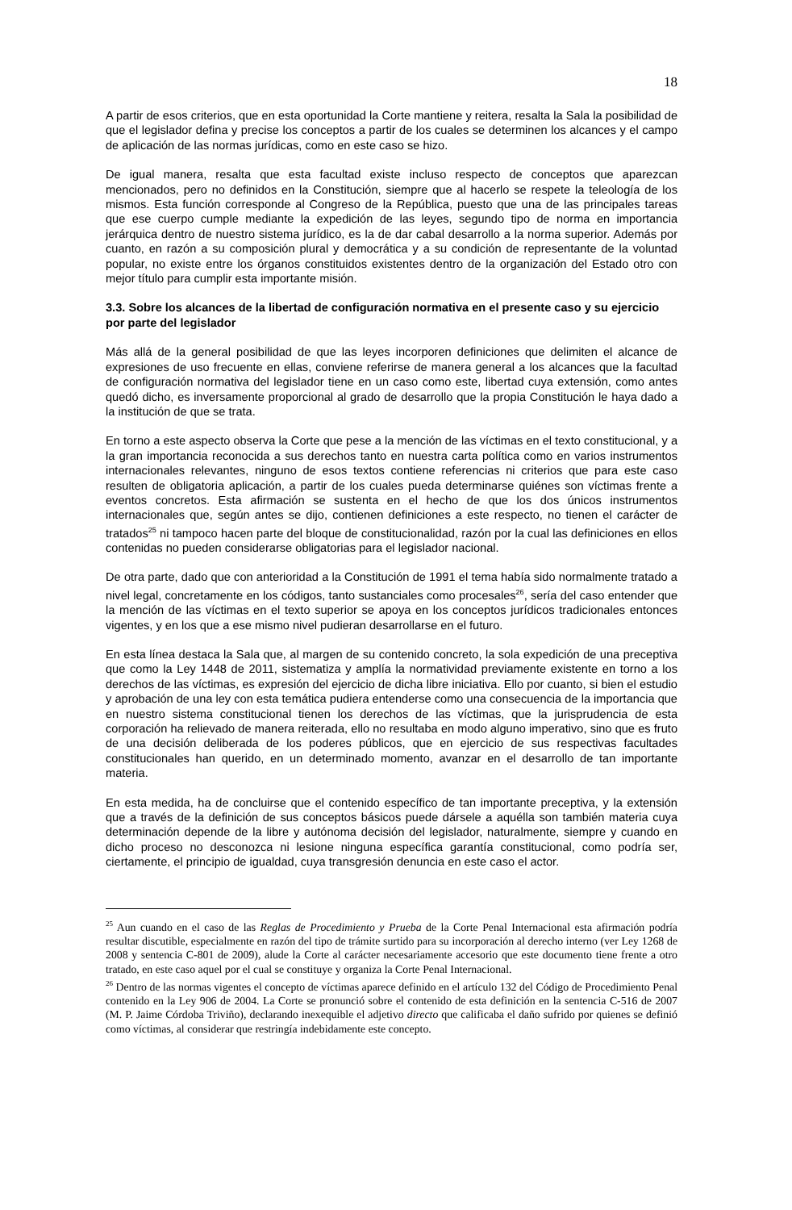18
A partir de esos criterios, que en esta oportunidad la Corte mantiene y reitera, resalta la Sala la posibilidad de que el legislador defina y precise los conceptos a partir de los cuales se determinen los alcances y el campo de aplicación de las normas jurídicas, como en este caso se hizo.
De igual manera, resalta que esta facultad existe incluso respecto de conceptos que aparezcan mencionados, pero no definidos en la Constitución, siempre que al hacerlo se respete la teleología de los mismos. Esta función corresponde al Congreso de la República, puesto que una de las principales tareas que ese cuerpo cumple mediante la expedición de las leyes, segundo tipo de norma en importancia jerárquica dentro de nuestro sistema jurídico, es la de dar cabal desarrollo a la norma superior. Además por cuanto, en razón a su composición plural y democrática y a su condición de representante de la voluntad popular, no existe entre los órganos constituidos existentes dentro de la organización del Estado otro con mejor título para cumplir esta importante misión.
3.3. Sobre los alcances de la libertad de configuración normativa en el presente caso y su ejercicio por parte del legislador
Más allá de la general posibilidad de que las leyes incorporen definiciones que delimiten el alcance de expresiones de uso frecuente en ellas, conviene referirse de manera general a los alcances que la facultad de configuración normativa del legislador tiene en un caso como este, libertad cuya extensión, como antes quedó dicho, es inversamente proporcional al grado de desarrollo que la propia Constitución le haya dado a la institución de que se trata.
En torno a este aspecto observa la Corte que pese a la mención de las víctimas en el texto constitucional, y a la gran importancia reconocida a sus derechos tanto en nuestra carta política como en varios instrumentos internacionales relevantes, ninguno de esos textos contiene referencias ni criterios que para este caso resulten de obligatoria aplicación, a partir de los cuales pueda determinarse quiénes son víctimas frente a eventos concretos. Esta afirmación se sustenta en el hecho de que los dos únicos instrumentos internacionales que, según antes se dijo, contienen definiciones a este respecto, no tienen el carácter de tratados<sup>25</sup> ni tampoco hacen parte del bloque de constitucionalidad, razón por la cual las definiciones en ellos contenidas no pueden considerarse obligatorias para el legislador nacional.
De otra parte, dado que con anterioridad a la Constitución de 1991 el tema había sido normalmente tratado a nivel legal, concretamente en los códigos, tanto sustanciales como procesales<sup>26</sup>, sería del caso entender que la mención de las víctimas en el texto superior se apoya en los conceptos jurídicos tradicionales entonces vigentes, y en los que a ese mismo nivel pudieran desarrollarse en el futuro.
En esta línea destaca la Sala que, al margen de su contenido concreto, la sola expedición de una preceptiva que como la Ley 1448 de 2011, sistematiza y amplía la normatividad previamente existente en torno a los derechos de las víctimas, es expresión del ejercicio de dicha libre iniciativa. Ello por cuanto, si bien el estudio y aprobación de una ley con esta temática pudiera entenderse como una consecuencia de la importancia que en nuestro sistema constitucional tienen los derechos de las víctimas, que la jurisprudencia de esta corporación ha relievado de manera reiterada, ello no resultaba en modo alguno imperativo, sino que es fruto de una decisión deliberada de los poderes públicos, que en ejercicio de sus respectivas facultades constitucionales han querido, en un determinado momento, avanzar en el desarrollo de tan importante materia.
En esta medida, ha de concluirse que el contenido específico de tan importante preceptiva, y la extensión que a través de la definición de sus conceptos básicos puede dársele a aquélla son también materia cuya determinación depende de la libre y autónoma decisión del legislador, naturalmente, siempre y cuando en dicho proceso no desconozca ni lesione ninguna específica garantía constitucional, como podría ser, ciertamente, el principio de igualdad, cuya transgresión denuncia en este caso el actor.
<sup>25</sup> Aun cuando en el caso de las Reglas de Procedimiento y Prueba de la Corte Penal Internacional esta afirmación podría resultar discutible, especialmente en razón del tipo de trámite surtido para su incorporación al derecho interno (ver Ley 1268 de 2008 y sentencia C-801 de 2009), alude la Corte al carácter necesariamente accesorio que este documento tiene frente a otro tratado, en este caso aquel por el cual se constituye y organiza la Corte Penal Internacional.
<sup>26</sup> Dentro de las normas vigentes el concepto de víctimas aparece definido en el artículo 132 del Código de Procedimiento Penal contenido en la Ley 906 de 2004. La Corte se pronunció sobre el contenido de esta definición en la sentencia C-516 de 2007 (M. P. Jaime Córdoba Triviño), declarando inexequible el adjetivo directo que calificaba el daño sufrido por quienes se definió como víctimas, al considerar que restringía indebidamente este concepto.